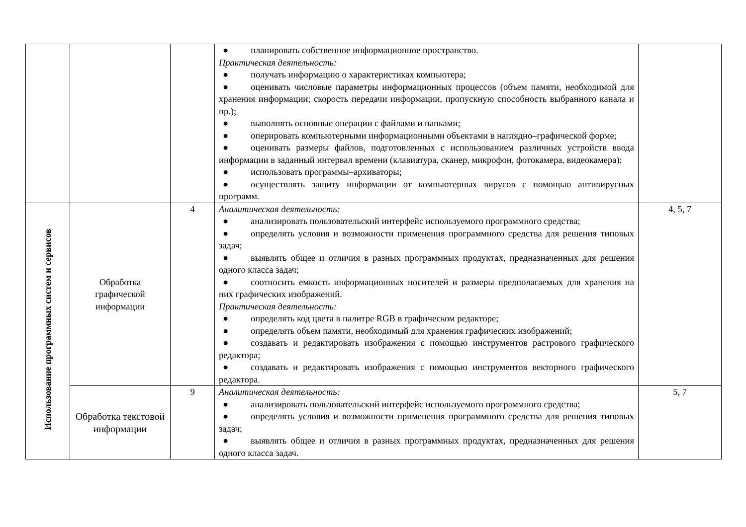| | | | ● планировать собственное информационное пространство. Практическая деятельность: ● получать информацию о характеристиках компьютера; ● оценивать числовые параметры информационных процессов (объем памяти, необходимой для хранения информации; скорость передачи информации, пропускную способность выбранного канала и пр.); ● выполнять основные операции с файлами и папками; ● оперировать компьютерными информационными объектами в наглядно–графической форме; ● оценивать размеры файлов, подготовленных с использованием различных устройств ввода информации в заданный интервал времени (клавиатура, сканер, микрофон, фотокамера, видеокамера); ● использовать программы–архиваторы; ● осуществлять защиту информации от компьютерных вирусов с помощью антивирусных программ. | |
| Использование программных систем и сервисов | Обработка графической информации | 4 | Аналитическая деятельность: ● анализировать пользовательский интерфейс используемого программного средства; ● определять условия и возможности применения программного средства для решения типовых задач; ● выявлять общее и отличия в разных программных продуктах, предназначенных для решения одного класса задач; ● соотносить емкость информационных носителей и размеры предполагаемых для хранения на них графических изображений. Практическая деятельность: ● определять код цвета в палитре RGB в графическом редакторе; ● определять объем памяти, необходимый для хранения графических изображений; ● создавать и редактировать изображения с помощью инструментов растрового графического редактора; ● создавать и редактировать изображения с помощью инструментов векторного графического редактора. | 4, 5, 7 |
| | Обработка текстовой информации | 9 | Аналитическая деятельность: ● анализировать пользовательский интерфейс используемого программного средства; ● определять условия и возможности применения программного средства для решения типовых задач; ● выявлять общее и отличия в разных программных продуктах, предназначенных для решения одного класса задач. | 5, 7 |